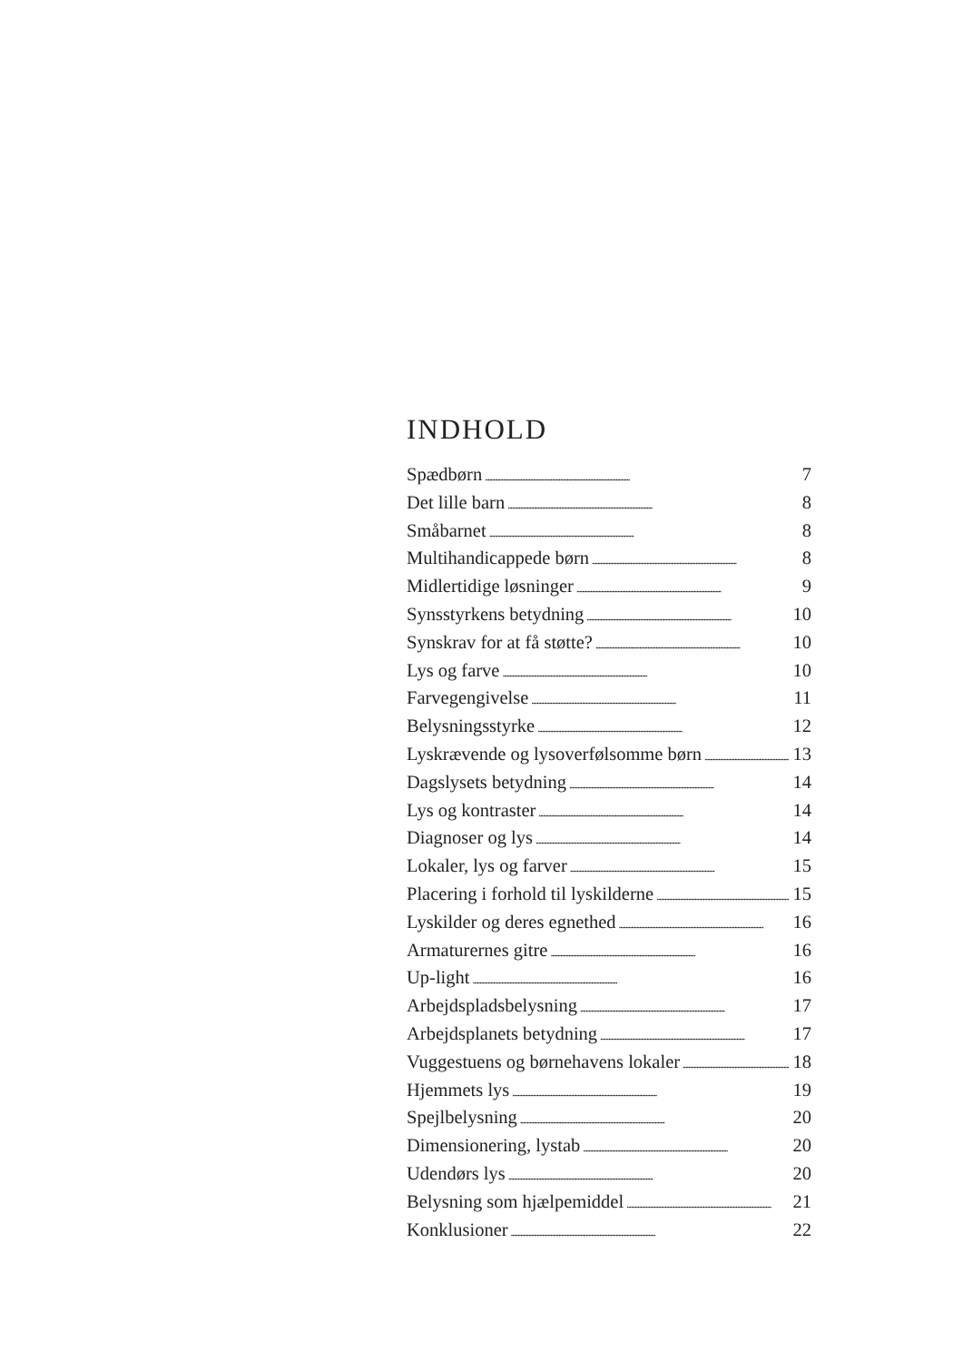INDHOLD
Spædbørn 7
Det lille barn 8
Småbarnet 8
Multihandicappede børn 8
Midlertidige løsninger 9
Synsstyrkens betydning 10
Synskrav for at få støtte? 10
Lys og farve 10
Farvegengivelse 11
Belysningsstyrke 12
Lyskrævende og lysoverfølsomme børn 13
Dagslysets betydning 14
Lys og kontraster 14
Diagnoser og lys 14
Lokaler, lys og farver 15
Placering i forhold til lyskilderne 15
Lyskilder og deres egnethed 16
Armaturernes gitre 16
Up-light 16
Arbejdspladsbelysning 17
Arbejdsplanets betydning 17
Vuggestuens og børnehavens lokaler 18
Hjemmets lys 19
Spejlbelysning 20
Dimensionering, lystab 20
Udendørs lys 20
Belysning som hjælpemiddel 21
Konklusioner 22